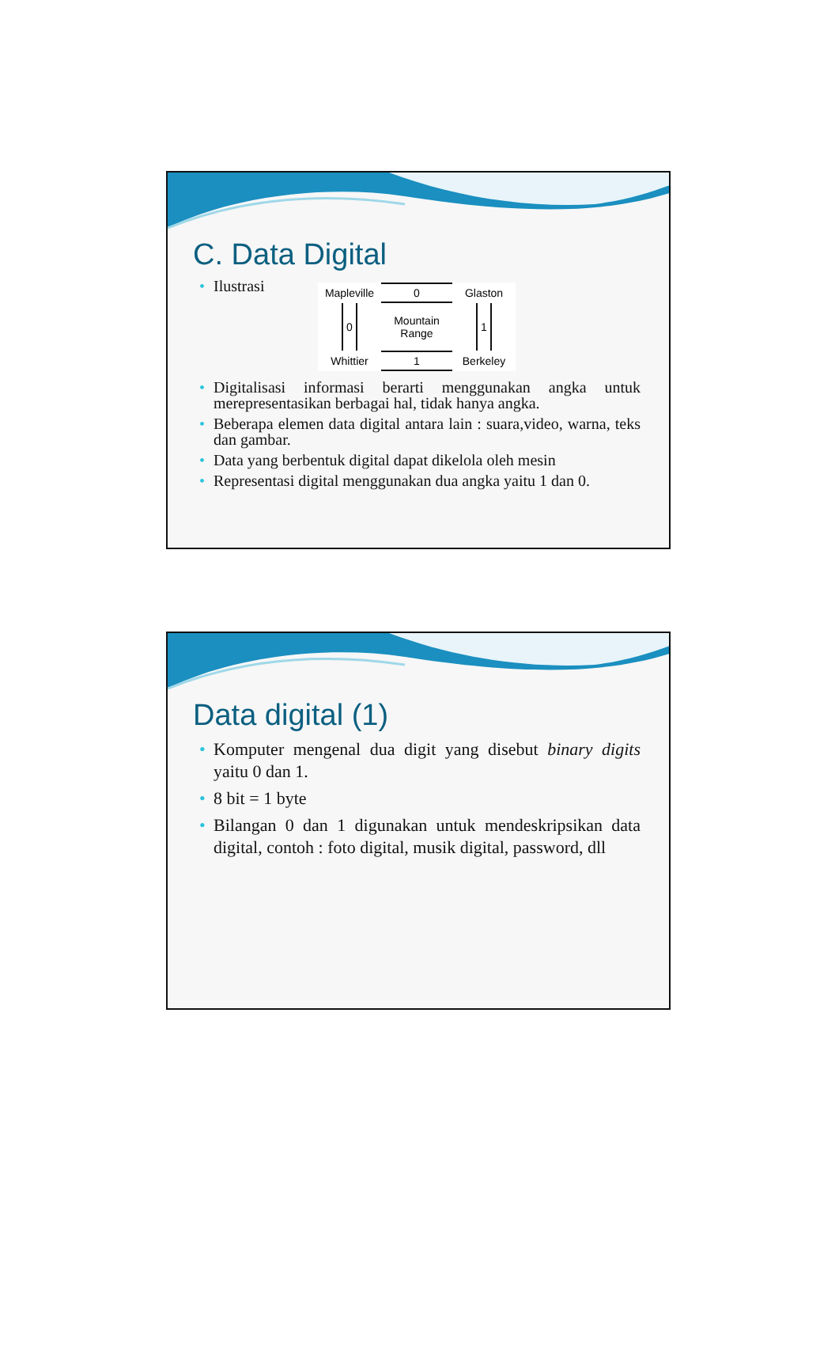C. Data Digital
• Ilustrasi
Mapleville
0
Glaston
0
Mountain
Range
1
Whittier
1
Berkeley
• Digitalisasi informasi berarti menggunakan angka untuk merepresentasikan berbagai hal, tidak hanya angka.
• Beberapa elemen data digital antara lain : suara,video, warna, teks dan gambar.
• Data yang berbentuk digital dapat dikelola oleh mesin
• Representasi digital menggunakan dua angka yaitu 1 dan 0.
Data digital (1)
• Komputer mengenal dua digit yang disebut binary digits yaitu 0 dan 1.
• 8 bit = 1 byte
• Bilangan 0 dan 1 digunakan untuk mendeskripsikan data digital, contoh : foto digital, musik digital, password, dll